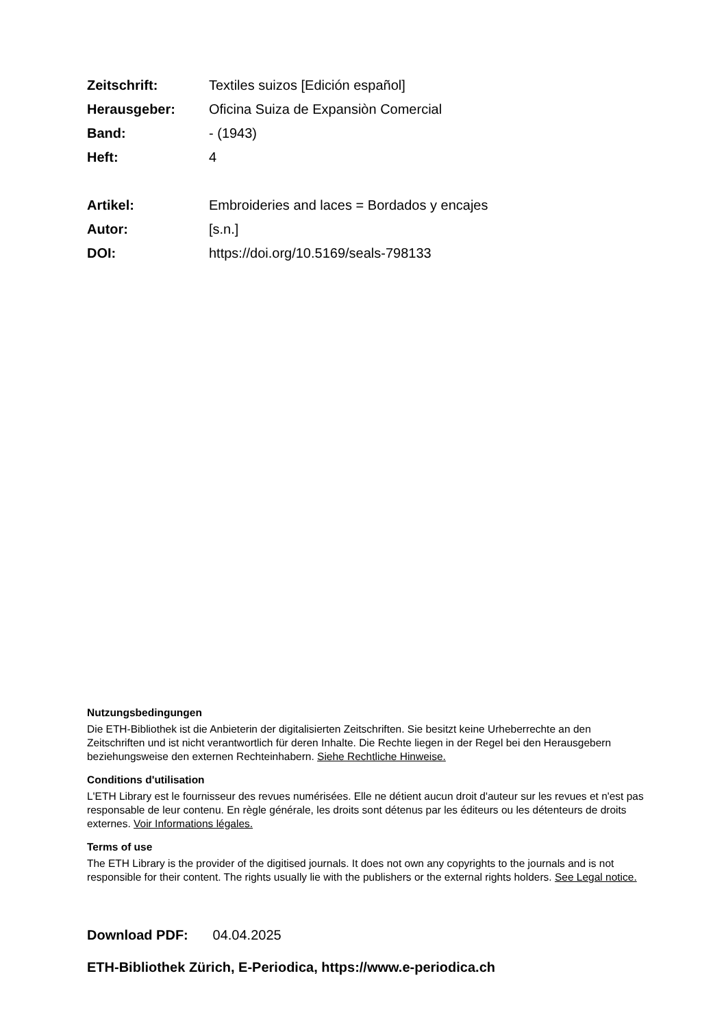Zeitschrift: Textiles suizos [Edición español]
Herausgeber: Oficina Suiza de Expansiòn Comercial
Band: - (1943)
Heft: 4
Artikel: Embroideries and laces = Bordados y encajes
Autor: [s.n.]
DOI: https://doi.org/10.5169/seals-798133
Nutzungsbedingungen
Die ETH-Bibliothek ist die Anbieterin der digitalisierten Zeitschriften. Sie besitzt keine Urheberrechte an den Zeitschriften und ist nicht verantwortlich für deren Inhalte. Die Rechte liegen in der Regel bei den Herausgebern beziehungsweise den externen Rechteinhabern. Siehe Rechtliche Hinweise.
Conditions d'utilisation
L'ETH Library est le fournisseur des revues numérisées. Elle ne détient aucun droit d'auteur sur les revues et n'est pas responsable de leur contenu. En règle générale, les droits sont détenus par les éditeurs ou les détenteurs de droits externes. Voir Informations légales.
Terms of use
The ETH Library is the provider of the digitised journals. It does not own any copyrights to the journals and is not responsible for their content. The rights usually lie with the publishers or the external rights holders. See Legal notice.
Download PDF: 04.04.2025
ETH-Bibliothek Zürich, E-Periodica, https://www.e-periodica.ch